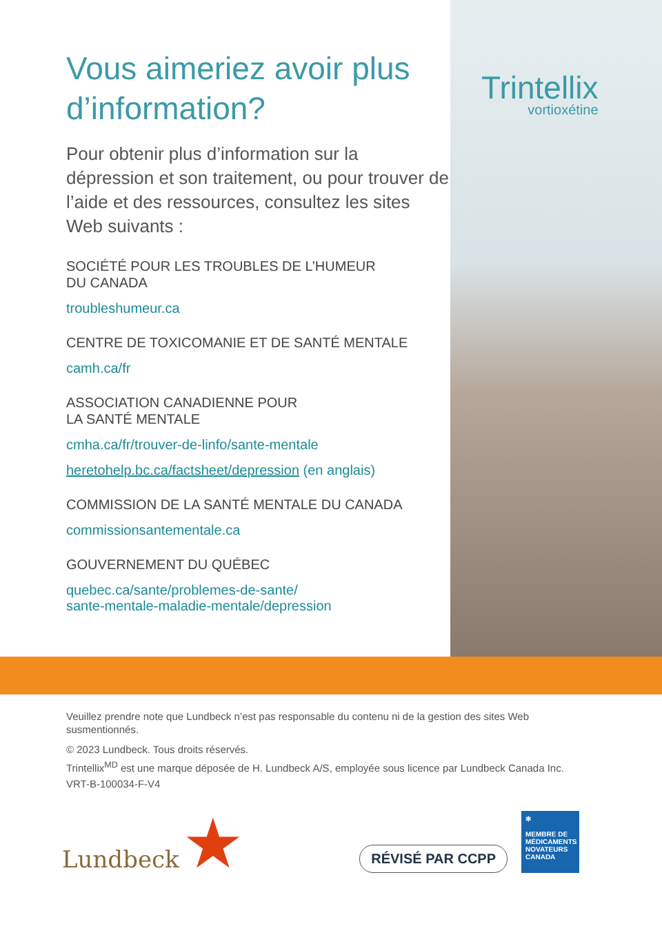Vous aimeriez avoir plus d’information?
Pour obtenir plus d’information sur la dépression et son traitement, ou pour trouver de l’aide et des ressources, consultez les sites Web suivants :
SOCIÉTÉ POUR LES TROUBLES DE L’HUMEUR
DU CANADA
troubleshumeur.ca
CENTRE DE TOXICOMANIE ET DE SANTÉ MENTALE
camh.ca/fr
ASSOCIATION CANADIENNE POUR
LA SANTÉ MENTALE
cmha.ca/fr/trouver-de-linfo/sante-mentale
heretohelp.bc.ca/factsheet/depression (en anglais)
COMMISSION DE LA SANTÉ MENTALE DU CANADA
commissionsantementale.ca
GOUVERNEMENT DU QUÉBEC
quebec.ca/sante/problemes-de-sante/
sante-mentale-maladie-mentale/depression
Trintellix
vortioxétine
Veuillez prendre note que Lundbeck n’est pas responsable du contenu ni de la gestion des sites Web susmentionnés.
© 2023 Lundbeck. Tous droits réservés.
Trintellix<sup>MD</sup> est une marque déposée de H. Lundbeck A/S, employée sous licence par Lundbeck Canada Inc.
VRT-B-100034-F-V4
Lundbeck ★
RÉVISÉ PAR CCPP
✻
MEMBRE DE MÉDICAMENTS NOVATEURS CANADA